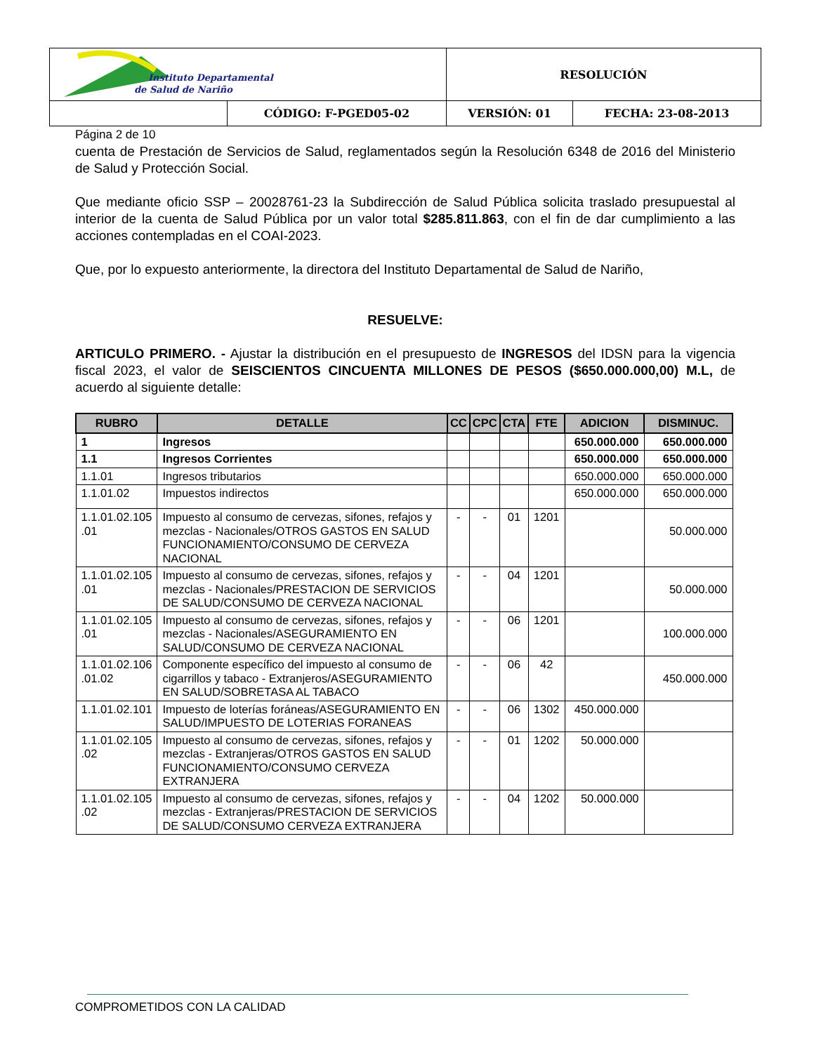| Instituto Departamental de Salud de Nariño | | RESOLUCIÓN | |
| | CÓDIGO: F-PGED05-02 | VERSIÓN: 01 | FECHA: 23-08-2013 |
Página 2 de 10
cuenta de Prestación de Servicios de Salud, reglamentados según la Resolución 6348 de 2016 del Ministerio de Salud y Protección Social.
Que mediante oficio SSP – 20028761-23 la Subdirección de Salud Pública solicita traslado presupuestal al interior de la cuenta de Salud Pública por un valor total $285.811.863, con el fin de dar cumplimiento a las acciones contempladas en el COAI-2023.
Que, por lo expuesto anteriormente, la directora del Instituto Departamental de Salud de Nariño,
RESUELVE:
ARTICULO PRIMERO. - Ajustar la distribución en el presupuesto de INGRESOS del IDSN para la vigencia fiscal 2023, el valor de SEISCIENTOS CINCUENTA MILLONES DE PESOS ($650.000.000,00) M.L, de acuerdo al siguiente detalle:
| RUBRO | DETALLE | CC | CPC | CTA | FTE | ADICION | DISMINUC. |
| --- | --- | --- | --- | --- | --- | --- | --- |
| 1 | Ingresos | | | | | 650.000.000 | 650.000.000 |
| 1.1 | Ingresos Corrientes | | | | | 650.000.000 | 650.000.000 |
| 1.1.01 | Ingresos tributarios | | | | | 650.000.000 | 650.000.000 |
| 1.1.01.02 | Impuestos indirectos | | | | | 650.000.000 | 650.000.000 |
| 1.1.01.02.105 .01 | Impuesto al consumo de cervezas, sifones, refajos y mezclas - Nacionales/OTROS GASTOS EN SALUD FUNCIONAMIENTO/CONSUMO DE CERVEZA NACIONAL | - | - | 01 | 1201 | | 50.000.000 |
| 1.1.01.02.105 .01 | Impuesto al consumo de cervezas, sifones, refajos y mezclas - Nacionales/PRESTACION DE SERVICIOS DE SALUD/CONSUMO DE CERVEZA NACIONAL | - | - | 04 | 1201 | | 50.000.000 |
| 1.1.01.02.105 .01 | Impuesto al consumo de cervezas, sifones, refajos y mezclas - Nacionales/ASEGURAMIENTO EN SALUD/CONSUMO DE CERVEZA NACIONAL | - | - | 06 | 1201 | | 100.000.000 |
| 1.1.01.02.106 .01.02 | Componente específico del impuesto al consumo de cigarrillos y tabaco - Extranjeros/ASEGURAMIENTO EN SALUD/SOBRETASA AL TABACO | - | - | 06 | 42 | | 450.000.000 |
| 1.1.01.02.101 | Impuesto de loterías foráneas/ASEGURAMIENTO EN SALUD/IMPUESTO DE LOTERIAS FORANEAS | - | - | 06 | 1302 | 450.000.000 | |
| 1.1.01.02.105 .02 | Impuesto al consumo de cervezas, sifones, refajos y mezclas - Extranjeras/OTROS GASTOS EN SALUD FUNCIONAMIENTO/CONSUMO CERVEZA EXTRANJERA | - | - | 01 | 1202 | 50.000.000 | |
| 1.1.01.02.105 .02 | Impuesto al consumo de cervezas, sifones, refajos y mezclas - Extranjeras/PRESTACION DE SERVICIOS DE SALUD/CONSUMO CERVEZA EXTRANJERA | - | - | 04 | 1202 | 50.000.000 | |
COMPROMETIDOS CON LA CALIDAD